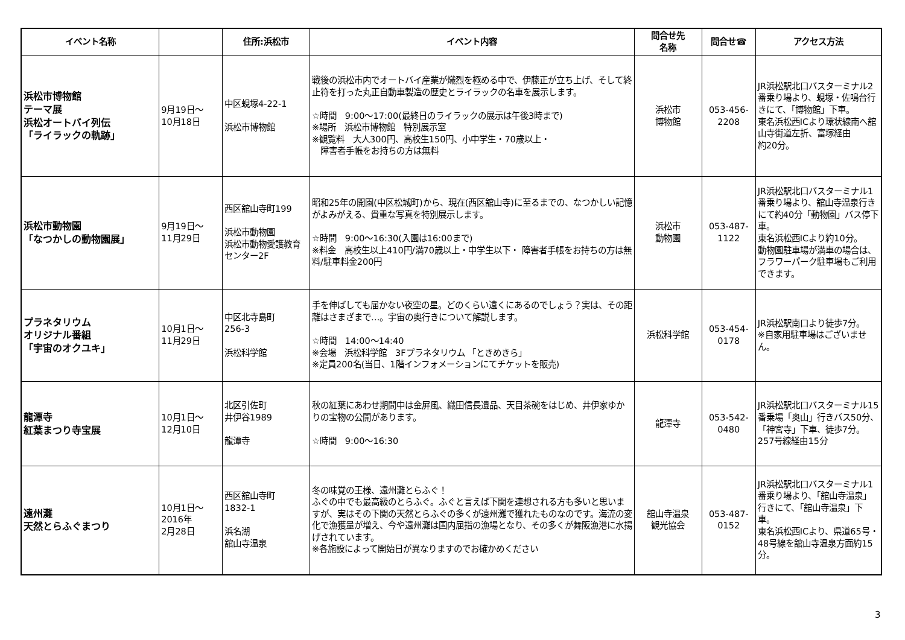| イベント名称 | | 住所:浜松市 | イベント内容 | 問合せ先 名称 | 問合せ☎ | アクセス方法 |
| --- | --- | --- | --- | --- | --- | --- |
| 浜松市博物館 テーマ展 浜松オートバイ列伝 「ライラックの軌跡」 | 9月19日～ 10月18日 | 中区蜆塚4-22-1 浜松市博物館 | 戦後の浜松市内でオートバイ産業が熾烈を極める中で、伊藤正が立ち上げ、そして終止符を打った丸正自動車製造の歴史とライラックの名車を展示します。 ☆時間 9:00～17:00(最終日のライラックの展示は午後3時まで) ※場所 浜松市博物館 特別展示室 ※観覧料 大人300円、高校生150円、小中学生・70歳以上・ 障害者手帳をお持ちの方は無料 | 浜松市 博物館 | 053-456- 2208 | JR浜松駅北口バスターミナル2番乗り場より、蜆塚・佐鳴台行きにて、「博物館」下車。 東名浜松西ICより環状線南へ舘山寺街道左折、富塚経由 約20分。 |
| 浜松市動物園 「なつかしの動物園展」 | 9月19日～ 11月29日 | 西区舘山寺町199 浜松市動物園 浜松市動物愛護教育センター2F | 昭和25年の開園(中区松城町)から、現在(西区舘山寺)に至るまでの、なつかしい記憶がよみがえる、貴重な写真を特別展示します。 ☆時間 9:00～16:30(入園は16:00まで) ※料金 高校生以上410円/満70歳以上・中学生以下・ 障害者手帳をお持ちの方は無料/駐車料金200円 | 浜松市 動物園 | 053-487- 1122 | JR浜松駅北口バスターミナル1番乗り場より、舘山寺温泉行きにて約40分「動物園」バス停下車。 東名浜松西ICより約10分。 動物園駐車場が満車の場合は、フラワーパーク駐車場もご利用できます。 |
| プラネタリウム オリジナル番組 「宇宙のオクユキ」 | 10月1日～ 11月29日 | 中区北寺島町 256-3 浜松科学館 | 手を伸ばしても届かない夜空の星。どのくらい遠くにあるのでしょう？実は、その距離はさまざまで…。宇宙の奥行きについて解説します。 ☆時間 14:00～14:40 ※会場 浜松科学館 3Fプラネタリウム 「ときめきら」 ※定員200名(当日、1階インフォメーションにてチケットを販売) | 浜松科学館 | 053-454- 0178 | JR浜松駅南口より徒歩7分。 ※自家用駐車場はございません。 |
| 龍潭寺 紅葉まつり寺宝展 | 10月1日～ 12月10日 | 北区引佐町 井伊谷1989 龍潭寺 | 秋の紅葉にあわせ期間中は金屏風、織田信長遺品、天目茶碗をはじめ、井伊家ゆかりの宝物の公開があります。 ☆時間 9:00～16:30 | 龍潭寺 | 053-542- 0480 | JR浜松駅北口バスターミナル15番乗場「奥山」行きバス50分、「神宮寺」下車、徒歩7分。 257号線経由15分 |
| 遠州灘 天然とらふぐまつり | 10月1日～ 2016年 2月28日 | 西区舘山寺町 1832-1 浜名湖 舘山寺温泉 | 冬の味覚の王様、遠州灘とらふぐ！ ふぐの中でも最高級のとらふぐ。ふぐと言えば下関を連想される方も多いと思いますが、実はその下関の天然とらふぐの多くが遠州灘で獲れたものなのです。海流の変化で漁獲量が増え、今や遠州灘は国内屈指の漁場となり、その多くが舞阪漁港に水揚げされています。 ※各施設によって開始日が異なりますのでお確かめください | 舘山寺温泉 観光協会 | 053-487- 0152 | JR浜松駅北口バスターミナル1番乗り場より、「舘山寺温泉」行きにて、「舘山寺温泉」下車。 東名浜松西ICより、県道65号・48号線を舘山寺温泉方面約15分。 |
3